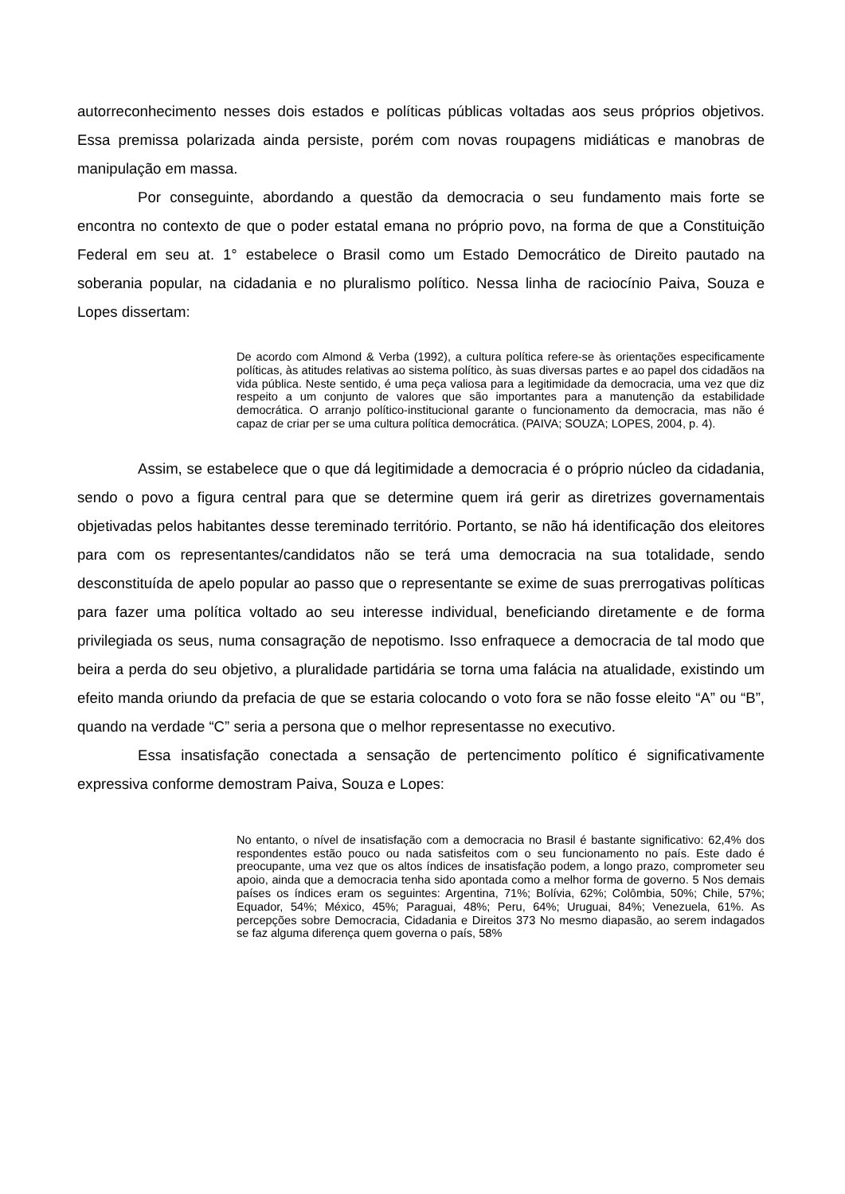autorreconhecimento nesses dois estados e políticas públicas voltadas aos seus próprios objetivos. Essa premissa polarizada ainda persiste, porém com novas roupagens midiáticas e manobras de manipulação em massa.
Por conseguinte, abordando a questão da democracia o seu fundamento mais forte se encontra no contexto de que o poder estatal emana no próprio povo, na forma de que a Constituição Federal em seu at. 1° estabelece o Brasil como um Estado Democrático de Direito pautado na soberania popular, na cidadania e no pluralismo político. Nessa linha de raciocínio Paiva, Souza e Lopes dissertam:
De acordo com Almond & Verba (1992), a cultura política refere-se às orientações especificamente políticas, às atitudes relativas ao sistema político, às suas diversas partes e ao papel dos cidadãos na vida pública. Neste sentido, é uma peça valiosa para a legitimidade da democracia, uma vez que diz respeito a um conjunto de valores que são importantes para a manutenção da estabilidade democrática. O arranjo político-institucional garante o funcionamento da democracia, mas não é capaz de criar per se uma cultura política democrática. (PAIVA; SOUZA; LOPES, 2004, p. 4).
Assim, se estabelece que o que dá legitimidade a democracia é o próprio núcleo da cidadania, sendo o povo a figura central para que se determine quem irá gerir as diretrizes governamentais objetivadas pelos habitantes desse tereminado território. Portanto, se não há identificação dos eleitores para com os representantes/candidatos não se terá uma democracia na sua totalidade, sendo desconstituída de apelo popular ao passo que o representante se exime de suas prerrogativas políticas para fazer uma política voltado ao seu interesse individual, beneficiando diretamente e de forma privilegiada os seus, numa consagração de nepotismo. Isso enfraquece a democracia de tal modo que beira a perda do seu objetivo, a pluralidade partidária se torna uma falácia na atualidade, existindo um efeito manda oriundo da prefacia de que se estaria colocando o voto fora se não fosse eleito “A” ou “B”, quando na verdade “C” seria a persona que o melhor representasse no executivo.
Essa insatisfação conectada a sensação de pertencimento político é significativamente expressiva conforme demostram Paiva, Souza e Lopes:
No entanto, o nível de insatisfação com a democracia no Brasil é bastante significativo: 62,4% dos respondentes estão pouco ou nada satisfeitos com o seu funcionamento no país. Este dado é preocupante, uma vez que os altos índices de insatisfação podem, a longo prazo, comprometer seu apoio, ainda que a democracia tenha sido apontada como a melhor forma de governo. 5 Nos demais países os índices eram os seguintes: Argentina, 71%; Bolívia, 62%; Colômbia, 50%; Chile, 57%; Equador, 54%; México, 45%; Paraguai, 48%; Peru, 64%; Uruguai, 84%; Venezuela, 61%. As percepções sobre Democracia, Cidadania e Direitos 373 No mesmo diapasão, ao serem indagados se faz alguma diferença quem governa o país, 58%